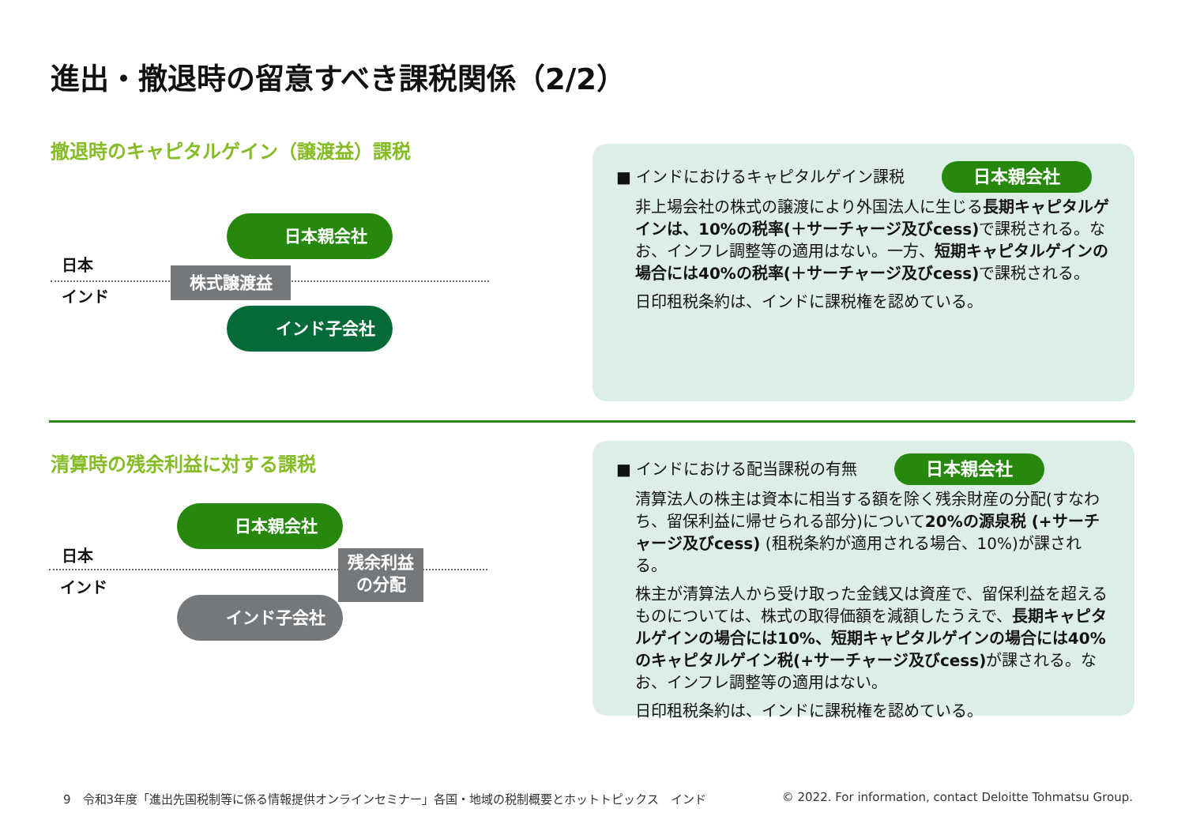進出・撤退時の留意すべき課税関係（2/2）
撤退時のキャピタルゲイン（譲渡益）課税
日本
インド
日本親会社
株式譲渡益
インド子会社
■ インドにおけるキャピタルゲイン課税 日本親会社
非上場会社の株式の譲渡により外国法人に生じる長期キャピタルゲインは、10%の税率(＋サーチャージ及びcess) で課税される。なお、インフレ調整等の適用はない。一方、短期キャピタルゲインの場合には40%の税率(＋サーチャージ及びcess) で課税される。
日印租税条約は、インドに課税権を認めている。
清算時の残余利益に対する課税
日本
インド
日本親会社
残余利益
の分配
インド子会社
■ インドにおける配当課税の有無 日本親会社
清算法人の株主は資本に相当する額を除く残余財産の分配(すなわち、留保利益に帰せられる部分)について20%の源泉税 (+サーチャージ及びcess) (租税条約が適用される場合、10%)が課される。
株主が清算法人から受け取った金銭又は資産で、留保利益を超えるものについては、株式の取得価額を減額したうえで、長期キャピタルゲインの場合には10%、短期キャピタルゲインの場合には40%のキャピタルゲイン税(+サーチャージ及びcess) が課される。なお、インフレ調整等の適用はない。
日印租税条約は、インドに課税権を認めている。
9　令和3年度「進出先国税制等に係る情報提供オンラインセミナー」各国・地域の税制概要とホットトピックス　インド
© 2022. For information, contact Deloitte Tohmatsu Group.